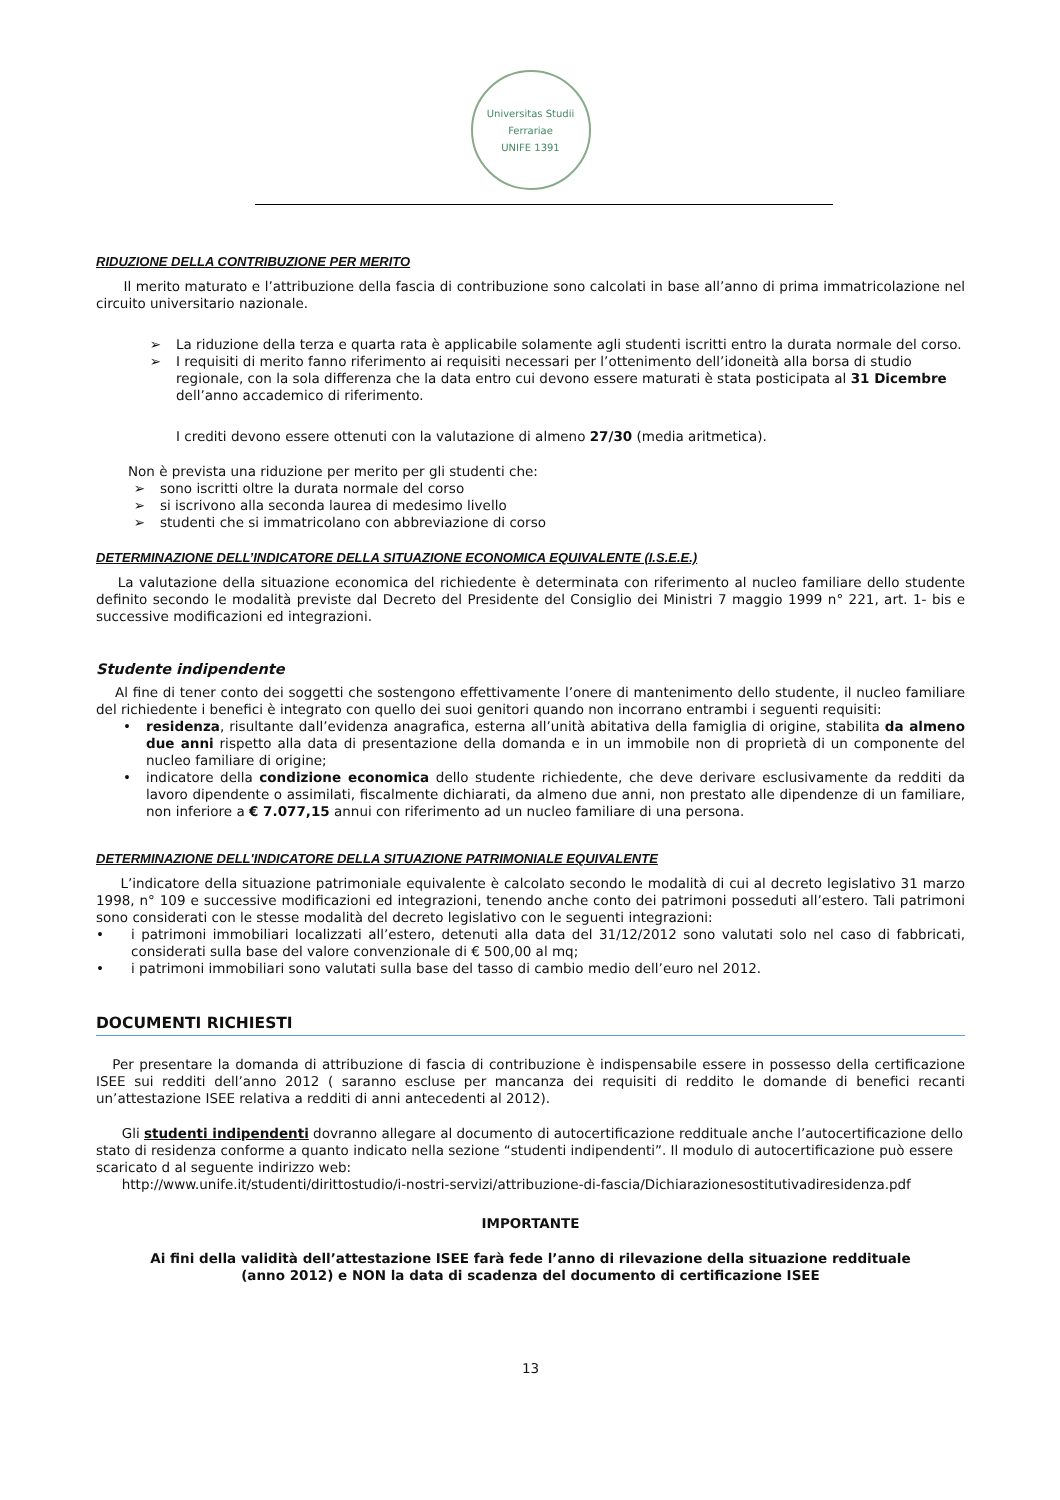Universitas Studii Ferrariae
UNIFE 1391
RIDUZIONE DELLA CONTRIBUZIONE PER MERITO
Il merito maturato e l’attribuzione della fascia di contribuzione sono calcolati in base all’anno di prima immatricolazione nel circuito universitario nazionale.
➢ La riduzione della terza e quarta rata è applicabile solamente agli studenti iscritti entro la durata normale del corso.
➢ I requisiti di merito fanno riferimento ai requisiti necessari per l’ottenimento dell’idoneità alla borsa di studio regionale, con la sola differenza che la data entro cui devono essere maturati è stata posticipata al 31 Dicembre dell’anno accademico di riferimento.
I crediti devono essere ottenuti con la valutazione di almeno 27/30 (media aritmetica).
Non è prevista una riduzione per merito per gli studenti che:
➢ sono iscritti oltre la durata normale del corso
➢ si iscrivono alla seconda laurea di medesimo livello
➢ studenti che si immatricolano con abbreviazione di corso
DETERMINAZIONE DELL’INDICATORE DELLA SITUAZIONE ECONOMICA EQUIVALENTE (I.S.E.E.)
La valutazione della situazione economica del richiedente è determinata con riferimento al nucleo familiare dello studente definito secondo le modalità previste dal Decreto del Presidente del Consiglio dei Ministri 7 maggio 1999 n° 221, art. 1- bis e successive modificazioni ed integrazioni.
Studente indipendente
Al fine di tener conto dei soggetti che sostengono effettivamente l’onere di mantenimento dello studente, il nucleo familiare del richiedente i benefici è integrato con quello dei suoi genitori quando non incorrano entrambi i seguenti requisiti:
• residenza, risultante dall’evidenza anagrafica, esterna all’unità abitativa della famiglia di origine, stabilita da almeno due anni rispetto alla data di presentazione della domanda e in un immobile non di proprietà di un componente del nucleo familiare di origine;
• indicatore della condizione economica dello studente richiedente, che deve derivare esclusivamente da redditi da lavoro dipendente o assimilati, fiscalmente dichiarati, da almeno due anni, non prestato alle dipendenze di un familiare, non inferiore a € 7.077,15 annui con riferimento ad un nucleo familiare di una persona.
DETERMINAZIONE DELL'INDICATORE DELLA SITUAZIONE PATRIMONIALE EQUIVALENTE
L’indicatore della situazione patrimoniale equivalente è calcolato secondo le modalità di cui al decreto legislativo 31 marzo 1998, n° 109 e successive modificazioni ed integrazioni, tenendo anche conto dei patrimoni posseduti all’estero. Tali patrimoni sono considerati con le stesse modalità del decreto legislativo con le seguenti integrazioni:
• i patrimoni immobiliari localizzati all’estero, detenuti alla data del 31/12/2012 sono valutati solo nel caso di fabbricati, considerati sulla base del valore convenzionale di € 500,00 al mq;
• i patrimoni immobiliari sono valutati sulla base del tasso di cambio medio dell’euro nel 2012.
DOCUMENTI RICHIESTI
Per presentare la domanda di attribuzione di fascia di contribuzione è indispensabile essere in possesso della certificazione ISEE sui redditi dell’anno 2012 ( saranno escluse per mancanza dei requisiti di reddito le domande di benefici recanti un’attestazione ISEE relativa a redditi di anni antecedenti al 2012).
Gli studenti indipendenti dovranno allegare al documento di autocertificazione reddituale anche l’autocertificazione dello stato di residenza conforme a quanto indicato nella sezione “studenti indipendenti”. Il modulo di autocertificazione può essere scaricato d al seguente indirizzo web:
http://www.unife.it/studenti/dirittostudio/i-nostri-servizi/attribuzione-di-fascia/Dichiarazionesostitutivadiresidenza.pdf
IMPORTANTE
Ai fini della validità dell’attestazione ISEE farà fede l’anno di rilevazione della situazione reddituale
(anno 2012) e NON la data di scadenza del documento di certificazione ISEE
13